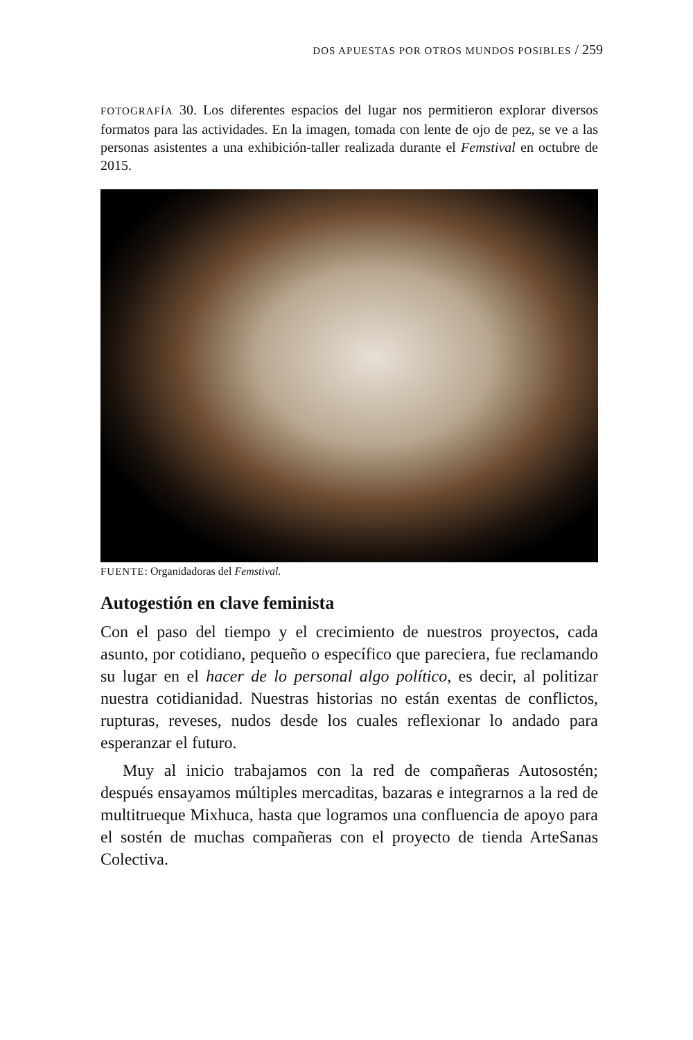DOS APUESTAS POR OTROS MUNDOS POSIBLES / 259
FOTOGRAFÍA 30. Los diferentes espacios del lugar nos permitieron explorar diversos formatos para las actividades. En la imagen, tomada con lente de ojo de pez, se ve a las personas asistentes a una exhibición-taller realizada durante el Femstival en octubre de 2015.
FUENTE: Organidadoras del Femstival.
Autogestión en clave feminista
Con el paso del tiempo y el crecimiento de nuestros proyectos, cada asunto, por cotidiano, pequeño o específico que pareciera, fue reclamando su lugar en el hacer de lo personal algo político, es decir, al politizar nuestra cotidianidad. Nuestras historias no están exentas de conflictos, rupturas, reveses, nudos desde los cuales reflexionar lo andado para esperanzar el futuro.
Muy al inicio trabajamos con la red de compañeras Autosostén; después ensayamos múltiples mercaditas, bazaras e integrarnos a la red de multitrueque Mixhuca, hasta que logramos una confluencia de apoyo para el sostén de muchas compañeras con el proyecto de tienda ArteSanas Colectiva.